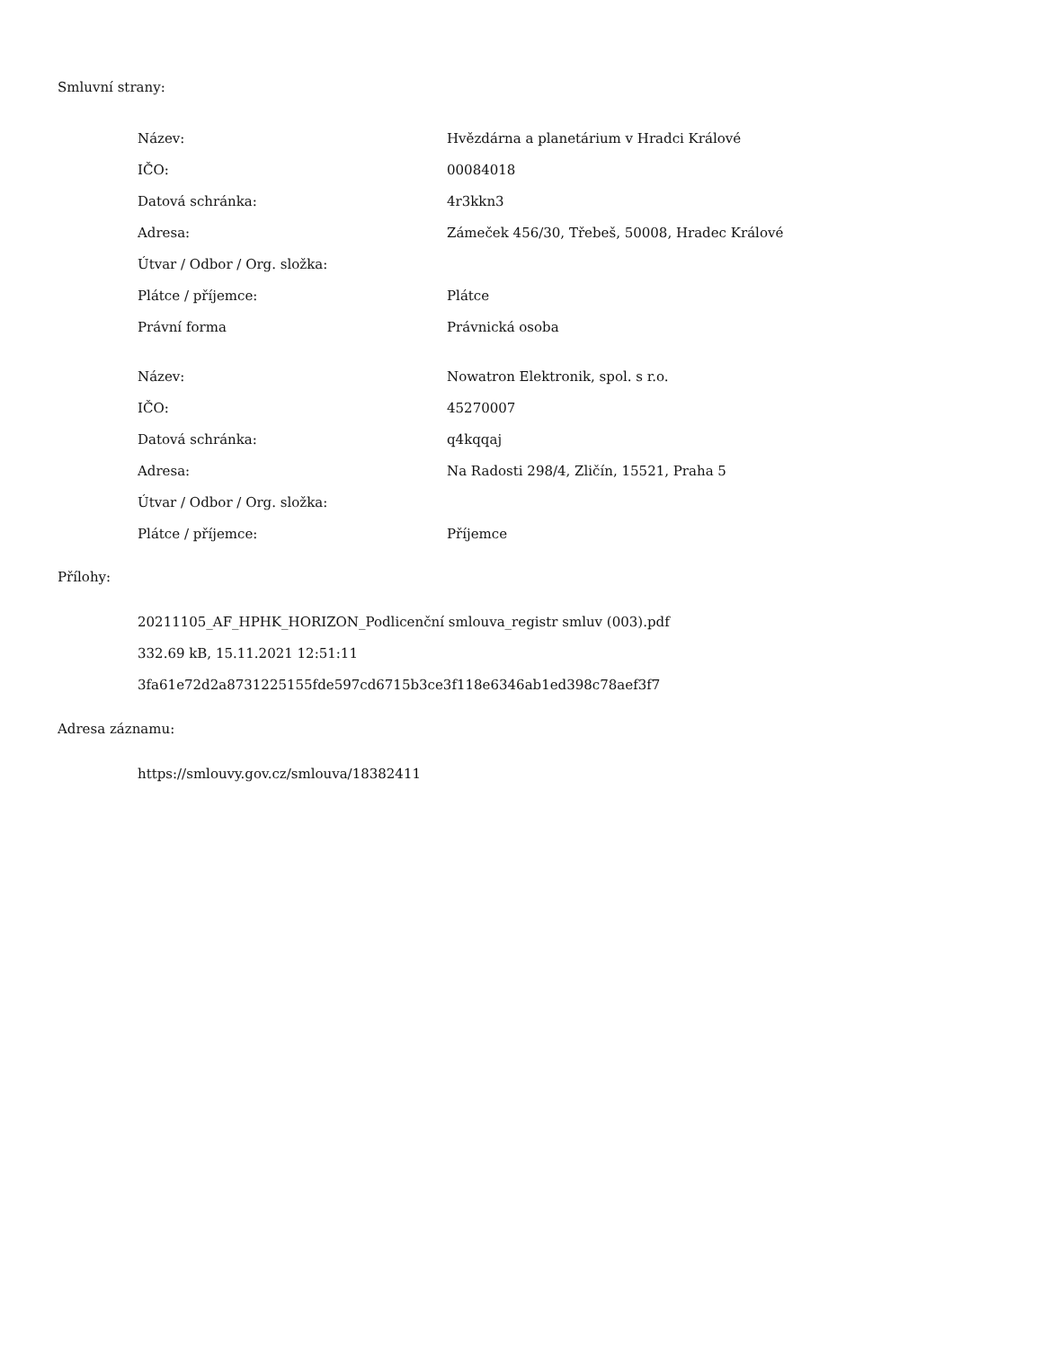Smluvní strany:
| Název: | Hvězdárna a planetárium v Hradci Králové |
| IČO: | 00084018 |
| Datová schránka: | 4r3kkn3 |
| Adresa: | Zámeček 456/30, Třebeš, 50008, Hradec Králové |
| Útvar / Odbor / Org. složka: | |
| Plátce / příjemce: | Plátce |
| Právní forma | Právnická osoba |
| Název: | Nowatron Elektronik, spol. s r.o. |
| IČO: | 45270007 |
| Datová schránka: | q4kqqaj |
| Adresa: | Na Radosti 298/4, Zličín, 15521, Praha 5 |
| Útvar / Odbor / Org. složka: | |
| Plátce / příjemce: | Příjemce |
Přílohy:
20211105_AF_HPHK_HORIZON_Podlicenční smlouva_registr smluv (003).pdf
332.69 kB, 15.11.2021 12:51:11
3fa61e72d2a8731225155fde597cd6715b3ce3f118e6346ab1ed398c78aef3f7
Adresa záznamu:
https://smlouvy.gov.cz/smlouva/18382411